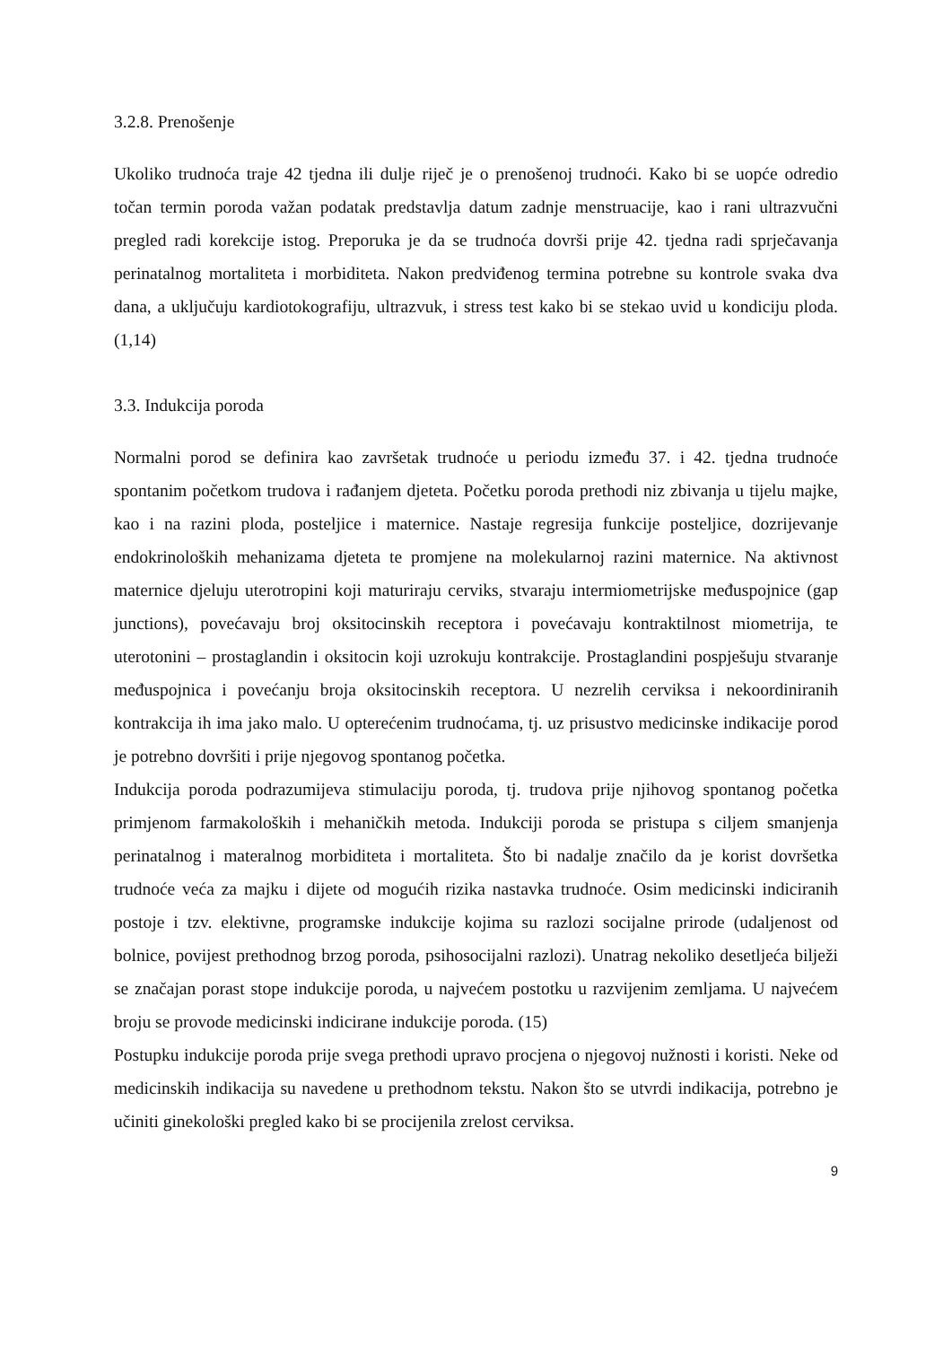3.2.8. Prenošenje
Ukoliko trudnoća traje 42 tjedna ili dulje riječ je o prenošenoj trudnoći. Kako bi se uopće odredio točan termin poroda važan podatak predstavlja datum zadnje menstruacije, kao i rani ultrazvučni pregled radi korekcije istog. Preporuka je da se trudnoća dovrši prije 42. tjedna radi sprječavanja perinatalnog mortaliteta i morbiditeta. Nakon predviđenog termina potrebne su kontrole svaka dva dana, a uključuju kardiotokografiju, ultrazvuk, i stress test kako bi se stekao uvid u kondiciju ploda. (1,14)
3.3. Indukcija poroda
Normalni porod se definira kao završetak trudnoće u periodu između 37. i 42. tjedna trudnoće spontanim početkom trudova i rađanjem djeteta. Početku poroda prethodi niz zbivanja u tijelu majke, kao i na razini ploda, posteljice i maternice. Nastaje regresija funkcije posteljice, dozrijevanje endokrinoloških mehanizama djeteta te promjene na molekularnoj razini maternice. Na aktivnost maternice djeluju uterotropini koji maturiraju cerviks, stvaraju intermiometrijske međuspojnice (gap junctions), povećavaju broj oksitocinskih receptora i povećavaju kontraktilnost miometrija, te uterotonini – prostaglandin i oksitocin koji uzrokuju kontrakcije. Prostaglandini pospješuju stvaranje međuspojnica i povećanju broja oksitocinskih receptora. U nezrelih cerviksa i nekoordiniranih kontrakcija ih ima jako malo. U opterećenim trudnoćama, tj. uz prisustvo medicinske indikacije porod je potrebno dovršiti i prije njegovog spontanog početka.
Indukcija poroda podrazumijeva stimulaciju poroda, tj. trudova prije njihovog spontanog početka primjenom farmakoloških i mehaničkih metoda. Indukciji poroda se pristupa s ciljem smanjenja perinatalnog i materalnog morbiditeta i mortaliteta. Što bi nadalje značilo da je korist dovršetka trudnoće veća za majku i dijete od mogućih rizika nastavka trudnoće. Osim medicinski indiciranih postoje i tzv. elektivne, programske indukcije kojima su razlozi socijalne prirode (udaljenost od bolnice, povijest prethodnog brzog poroda, psihosocijalni razlozi). Unatrag nekoliko desetljeća bilježi se značajan porast stope indukcije poroda, u najvećem postotku u razvijenim zemljama. U najvećem broju se provode medicinski indicirane indukcije poroda. (15)
Postupku indukcije poroda prije svega prethodi upravo procjena o njegovoj nužnosti i koristi. Neke od medicinskih indikacija su navedene u prethodnom tekstu. Nakon što se utvrdi indikacija, potrebno je učiniti ginekološki pregled kako bi se procijenila zrelost cerviksa.
9